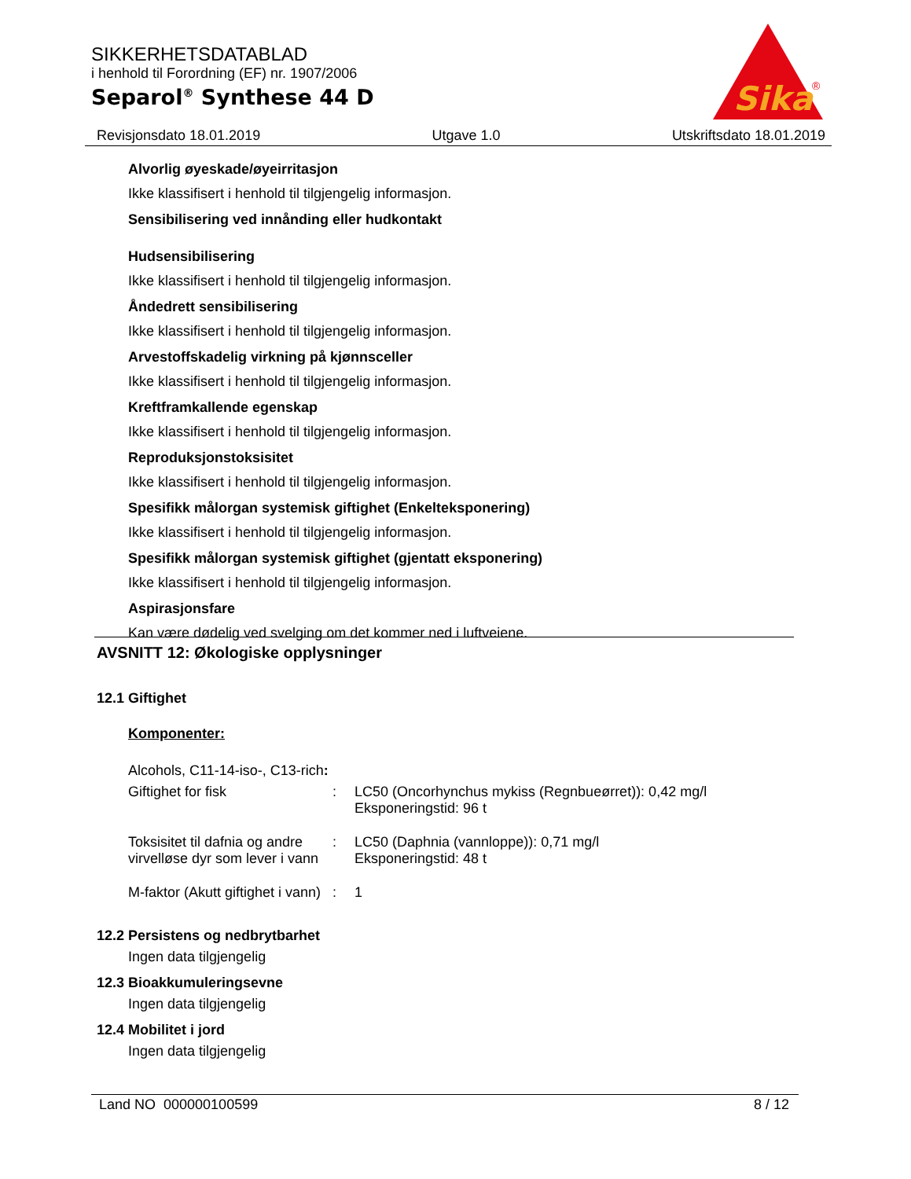SIKKERHETSDATABLAD
i henhold til Forordning (EF) nr. 1907/2006
Separol<sup>®</sup> Synthese 44 D
Sika
®
Revisjonsdato 18.01.2019 Utgave 1.0 Utskriftsdato 18.01.2019
Alvorlig øyeskade/øyeirritasjon
Ikke klassifisert i henhold til tilgjengelig informasjon.
Sensibilisering ved innånding eller hudkontakt
Hudsensibilisering
Ikke klassifisert i henhold til tilgjengelig informasjon.
Åndedrett sensibilisering
Ikke klassifisert i henhold til tilgjengelig informasjon.
Arvestoffskadelig virkning på kjønnsceller
Ikke klassifisert i henhold til tilgjengelig informasjon.
Kreftframkallende egenskap
Ikke klassifisert i henhold til tilgjengelig informasjon.
Reproduksjonstoksisitet
Ikke klassifisert i henhold til tilgjengelig informasjon.
Spesifikk målorgan systemisk giftighet (Enkelteksponering)
Ikke klassifisert i henhold til tilgjengelig informasjon.
Spesifikk målorgan systemisk giftighet (gjentatt eksponering)
Ikke klassifisert i henhold til tilgjengelig informasjon.
Aspirasjonsfare
Kan være dødelig ved svelging om det kommer ned i luftveiene.
AVSNITT 12: Økologiske opplysninger
12.1 Giftighet
Komponenter:
Alcohols, C11-14-iso-, C13-rich:
| Giftighet for fisk | : | LC50 (Oncorhynchus mykiss (Regnbueørret)): 0,42 mg/l Eksponeringstid: 96 t |
| Toksisitet til dafnia og andre virvelløse dyr som lever i vann | : | LC50 (Daphnia (vannloppe)): 0,71 mg/l Eksponeringstid: 48 t |
| M-faktor (Akutt giftighet i vann) | : | 1 |
12.2 Persistens og nedbrytbarhet
Ingen data tilgjengelig
12.3 Bioakkumuleringsevne
Ingen data tilgjengelig
12.4 Mobilitet i jord
Ingen data tilgjengelig
Land NO 000000100599 8 / 12